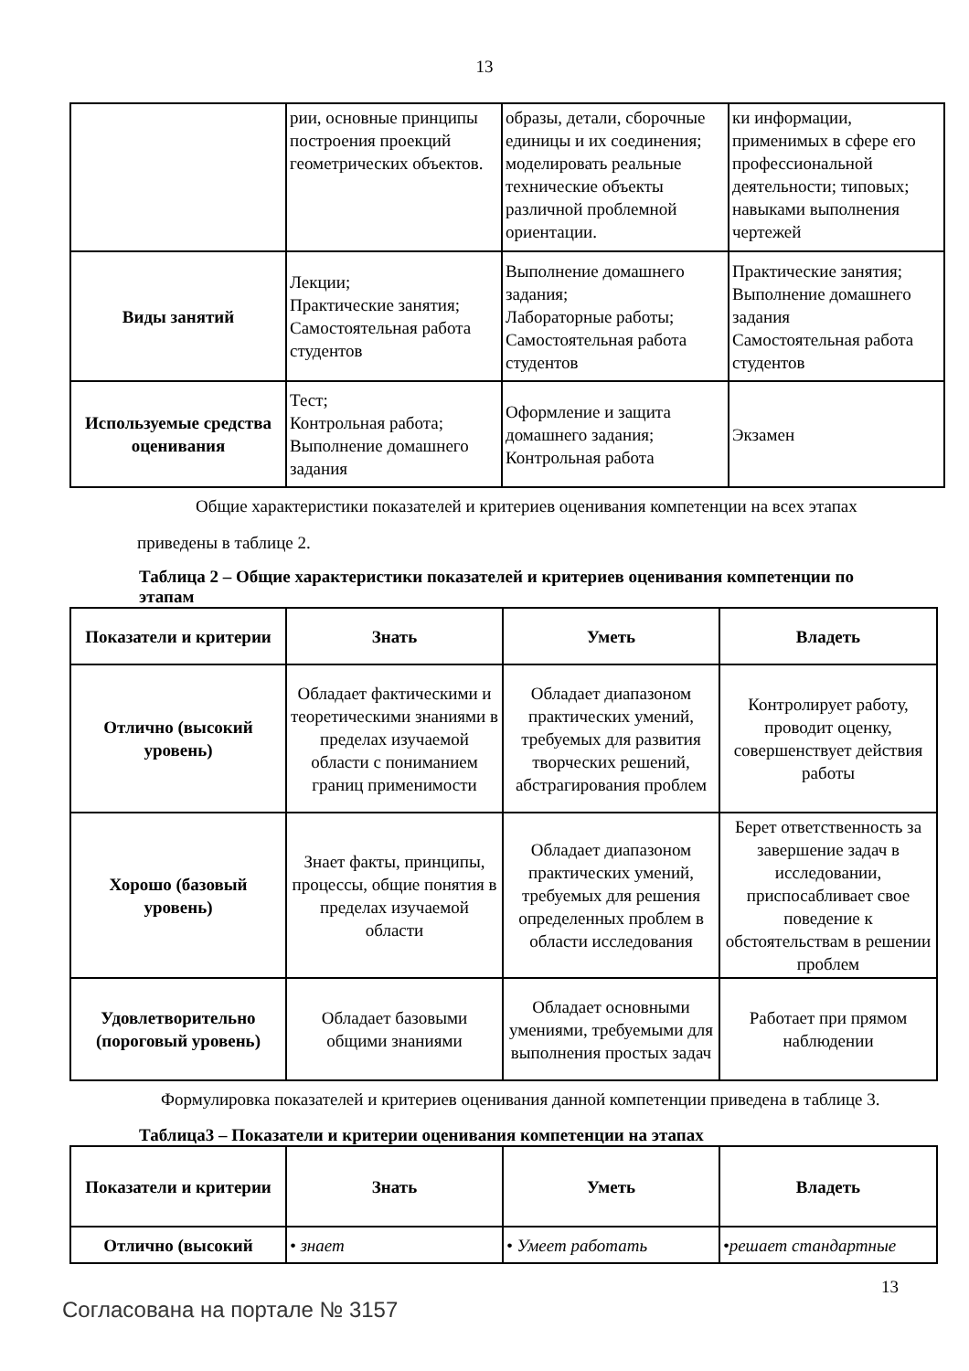13
| | рии, основные принципы построения проекций геометрических объектов. | образы, детали, сборочные единицы и их соединения; моделировать реальные технические объекты различной проблемной ориентации. | ки информации, применимых в сфере его профессиональной деятельности; типовых; навыками выполнения чертежей |
| Виды занятий | Лекции; Практические занятия; Самостоятельная работа студентов | Выполнение домашнего задания; Лабораторные работы; Самостоятельная работа студентов | Практические занятия; Выполнение домашнего задания Самостоятельная работа студентов |
| Используемые средства оценивания | Тест; Контрольная работа; Выполнение домашнего задания | Оформление и защита домашнего задания; Контрольная работа | Экзамен |
Общие характеристики показателей и критериев оценивания компетенции на всех этапах приведены в таблице 2.
Таблица 2 – Общие характеристики показателей и критериев оценивания компетенции по этапам
| Показатели и критерии | Знать | Уметь | Владеть |
| --- | --- | --- | --- |
| Отлично (высокий уровень) | Обладает фактическими и теоретическими знаниями в пределах изучаемой области с пониманием границ применимости | Обладает диапазоном практических умений, требуемых для развития творческих решений, абстрагирования проблем | Контролирует работу, проводит оценку, совершенствует действия работы |
| Хорошо (базовый уровень) | Знает факты, принципы, процессы, общие понятия в пределах изучаемой области | Обладает диапазоном практических умений, требуемых для решения определенных проблем в области исследования | Берет ответственность за завершение задач в исследовании, приспосабливает свое поведение к обстоятельствам в решении проблем |
| Удовлетворительно (пороговый уровень) | Обладает базовыми общими знаниями | Обладает основными умениями, требуемыми для выполнения простых задач | Работает при прямом наблюдении |
Формулировка показателей и критериев оценивания данной компетенции приведена в таблице 3.
Таблица3 – Показатели и критерии оценивания компетенции на этапах
| Показатели и критерии | Знать | Уметь | Владеть |
| --- | --- | --- | --- |
| Отлично (высокий | • знает | • Умеет работать | •решает стандартные |
13
Согласована на портале № 3157